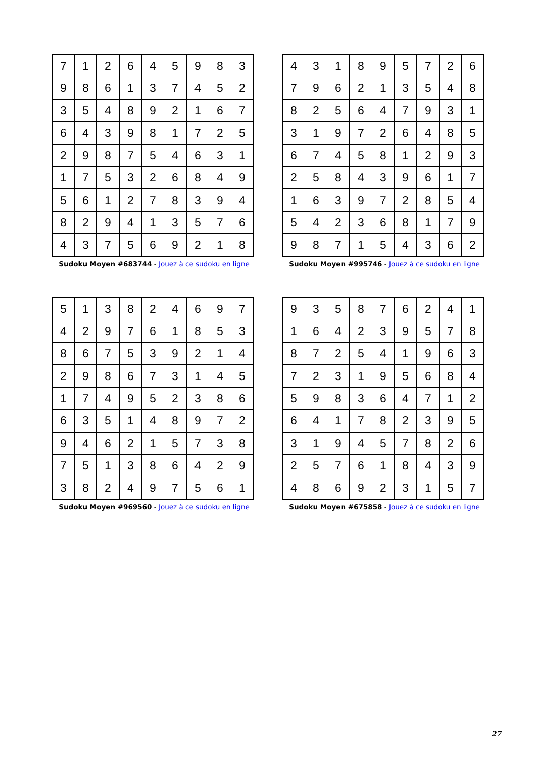| 7 | 1 | 2 | 6 | 4 | 5 | 9 | 8 | 3 |
| 9 | 8 | 6 | 1 | 3 | 7 | 4 | 5 | 2 |
| 3 | 5 | 4 | 8 | 9 | 2 | 1 | 6 | 7 |
| 6 | 4 | 3 | 9 | 8 | 1 | 7 | 2 | 5 |
| 2 | 9 | 8 | 7 | 5 | 4 | 6 | 3 | 1 |
| 1 | 7 | 5 | 3 | 2 | 6 | 8 | 4 | 9 |
| 5 | 6 | 1 | 2 | 7 | 8 | 3 | 9 | 4 |
| 8 | 2 | 9 | 4 | 1 | 3 | 5 | 7 | 6 |
| 4 | 3 | 7 | 5 | 6 | 9 | 2 | 1 | 8 |
Sudoku Moyen #683744 - Jouez à ce sudoku en ligne
| 4 | 3 | 1 | 8 | 9 | 5 | 7 | 2 | 6 |
| 7 | 9 | 6 | 2 | 1 | 3 | 5 | 4 | 8 |
| 8 | 2 | 5 | 6 | 4 | 7 | 9 | 3 | 1 |
| 3 | 1 | 9 | 7 | 2 | 6 | 4 | 8 | 5 |
| 6 | 7 | 4 | 5 | 8 | 1 | 2 | 9 | 3 |
| 2 | 5 | 8 | 4 | 3 | 9 | 6 | 1 | 7 |
| 1 | 6 | 3 | 9 | 7 | 2 | 8 | 5 | 4 |
| 5 | 4 | 2 | 3 | 6 | 8 | 1 | 7 | 9 |
| 9 | 8 | 7 | 1 | 5 | 4 | 3 | 6 | 2 |
Sudoku Moyen #995746 - Jouez à ce sudoku en ligne
| 5 | 1 | 3 | 8 | 2 | 4 | 6 | 9 | 7 |
| 4 | 2 | 9 | 7 | 6 | 1 | 8 | 5 | 3 |
| 8 | 6 | 7 | 5 | 3 | 9 | 2 | 1 | 4 |
| 2 | 9 | 8 | 6 | 7 | 3 | 1 | 4 | 5 |
| 1 | 7 | 4 | 9 | 5 | 2 | 3 | 8 | 6 |
| 6 | 3 | 5 | 1 | 4 | 8 | 9 | 7 | 2 |
| 9 | 4 | 6 | 2 | 1 | 5 | 7 | 3 | 8 |
| 7 | 5 | 1 | 3 | 8 | 6 | 4 | 2 | 9 |
| 3 | 8 | 2 | 4 | 9 | 7 | 5 | 6 | 1 |
Sudoku Moyen #969560 - Jouez à ce sudoku en ligne
| 9 | 3 | 5 | 8 | 7 | 6 | 2 | 4 | 1 |
| 1 | 6 | 4 | 2 | 3 | 9 | 5 | 7 | 8 |
| 8 | 7 | 2 | 5 | 4 | 1 | 9 | 6 | 3 |
| 7 | 2 | 3 | 1 | 9 | 5 | 6 | 8 | 4 |
| 5 | 9 | 8 | 3 | 6 | 4 | 7 | 1 | 2 |
| 6 | 4 | 1 | 7 | 8 | 2 | 3 | 9 | 5 |
| 3 | 1 | 9 | 4 | 5 | 7 | 8 | 2 | 6 |
| 2 | 5 | 7 | 6 | 1 | 8 | 4 | 3 | 9 |
| 4 | 8 | 6 | 9 | 2 | 3 | 1 | 5 | 7 |
Sudoku Moyen #675858 - Jouez à ce sudoku en ligne
27